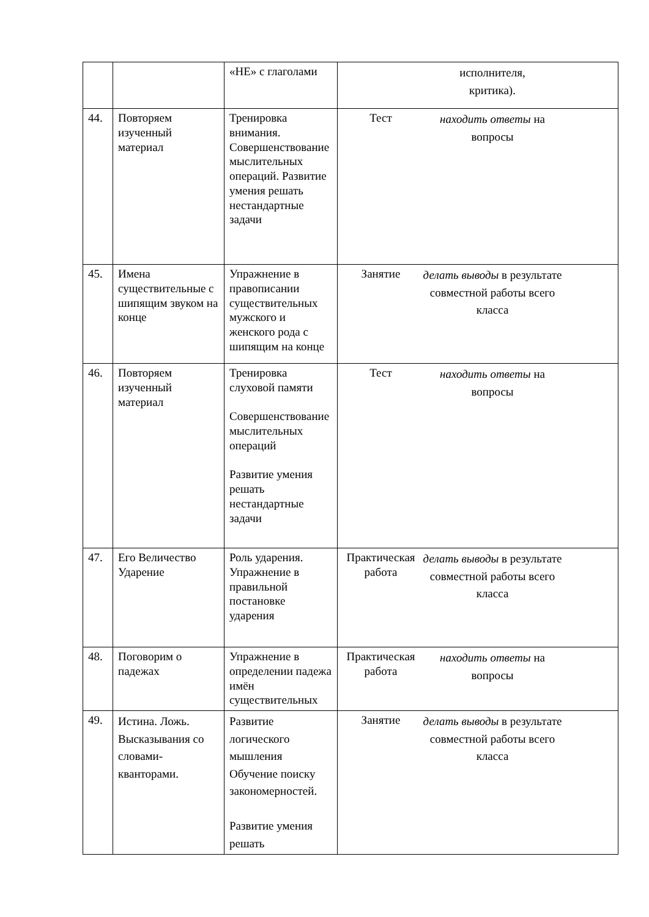| | | «НЕ» с глаголами | исполнителя, критика). |
| 44. | Повторяем изученный материал | Тренировка внимания. Совершенствование мыслительных операций. Развитие умения решать нестандартные задачи | Тест находить ответы на вопросы |
| 45. | Имена существительные с шипящим звуком на конце | Упражнение в правописании существительных мужского и женского рода с шипящим на конце | Занятие делать выводы в результате совместной работы всего класса |
| 46. | Повторяем изученный материал | Тренировка слуховой памяти Совершенствование мыслительных операций Развитие умения решать нестандартные задачи | Тест находить ответы на вопросы |
| 47. | Его Величество Ударение | Роль ударения. Упражнение в правильной постановке ударения | Практическая работа делать выводы в результате совместной работы всего класса |
| 48. | Поговорим о падежах | Упражнение в определении падежа имён существительных | Практическая работа находить ответы на вопросы |
| 49. | Истина. Ложь. Высказывания со словами-кванторами. | Развитие логического мышления Обучение поиску закономерностей. Развитие умения решать | Занятие делать выводы в результате совместной работы всего класса |